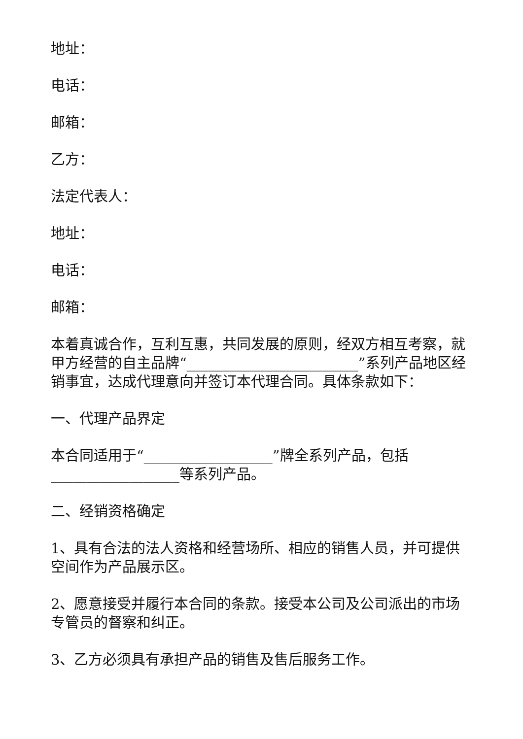地址：
电话：
邮箱：
乙方：
法定代表人：
地址：
电话：
邮箱：
本着真诚合作，互利互惠，共同发展的原则，经双方相互考察，就甲方经营的自主品牌“________________________”系列产品地区经销事宜，达成代理意向并签订本代理合同。具体条款如下：
一、代理产品界定
本合同适用于“__________________”牌全系列产品，包括__________________等系列产品。
二、经销资格确定
1、具有合法的法人资格和经营场所、相应的销售人员，并可提供空间作为产品展示区。
2、愿意接受并履行本合同的条款。接受本公司及公司派出的市场专管员的督察和纠正。
3、乙方必须具有承担产品的销售及售后服务工作。